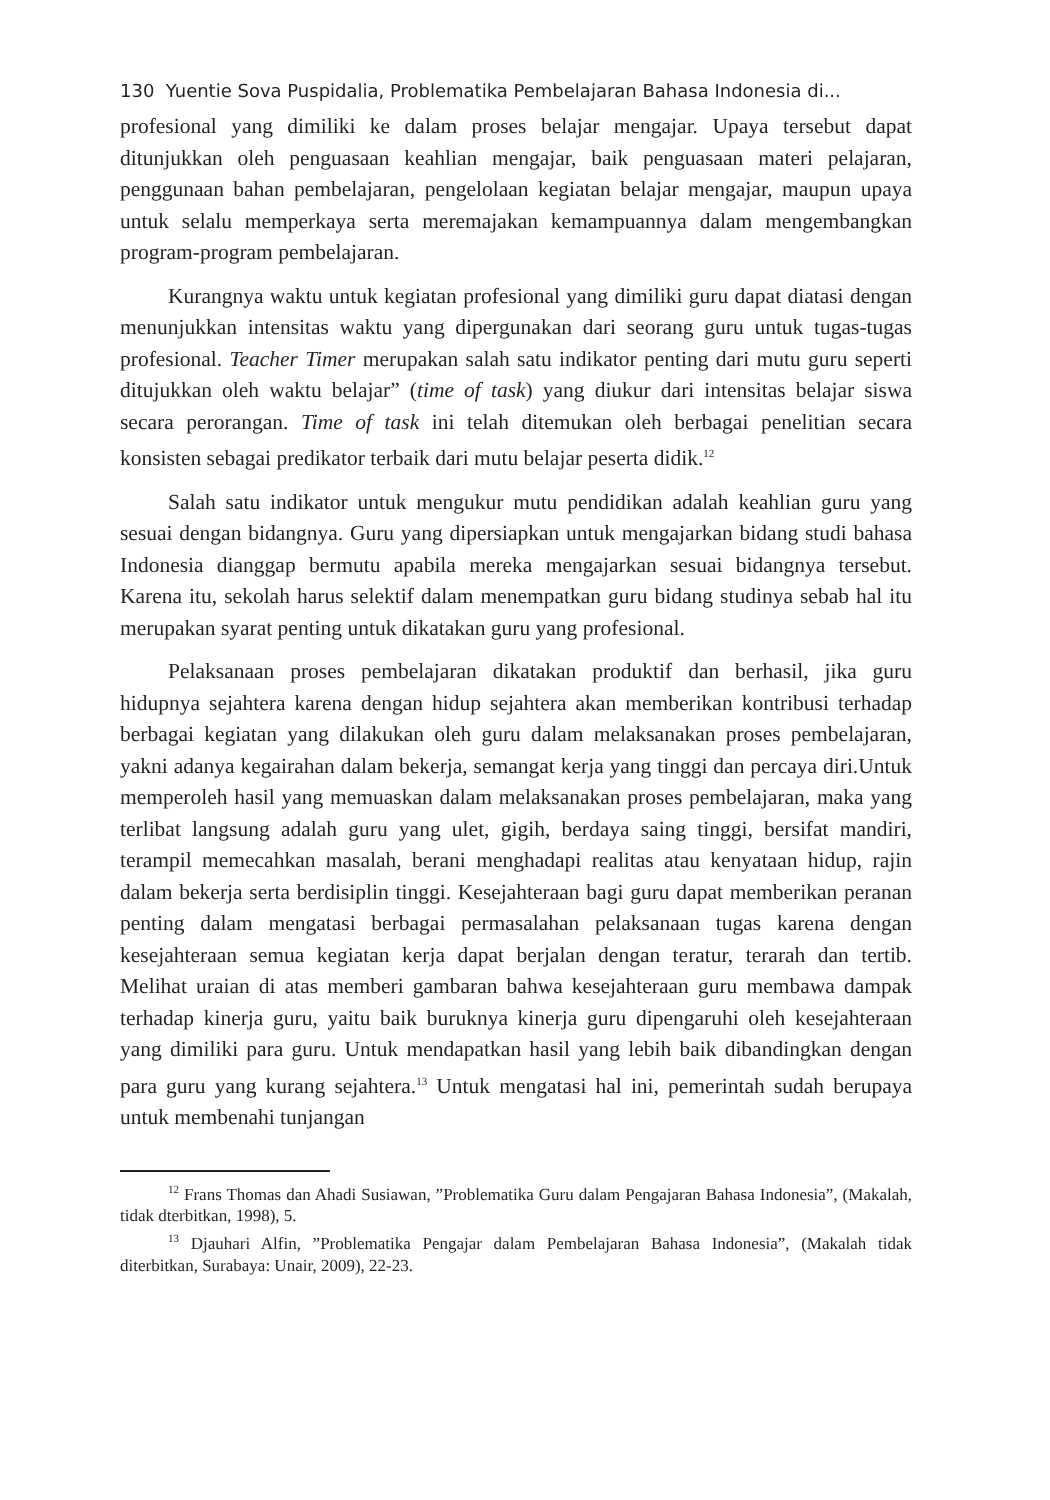130 Yuentie Sova Puspidalia, Problematika Pembelajaran Bahasa Indonesia di...
profesional yang dimiliki ke dalam proses belajar mengajar. Upaya tersebut dapat ditunjukkan oleh penguasaan keahlian mengajar, baik penguasaan materi pelajaran, penggunaan bahan pembelajaran, pengelolaan kegiatan belajar mengajar, maupun upaya untuk selalu memperkaya serta meremajakan kemampuannya dalam mengembangkan program-program pembelajaran.
Kurangnya waktu untuk kegiatan profesional yang dimiliki guru dapat diatasi dengan menunjukkan intensitas waktu yang dipergunakan dari seorang guru untuk tugas-tugas profesional. Teacher Timer merupakan salah satu indikator penting dari mutu guru seperti ditujukkan oleh waktu belajar” (time of task) yang diukur dari intensitas belajar siswa secara perorangan. Time of task ini telah ditemukan oleh berbagai penelitian secara konsisten sebagai predikator terbaik dari mutu belajar peserta didik.<sup>12</sup>
Salah satu indikator untuk mengukur mutu pendidikan adalah keahlian guru yang sesuai dengan bidangnya. Guru yang dipersiapkan untuk mengajarkan bidang studi bahasa Indonesia dianggap bermutu apabila mereka mengajarkan sesuai bidangnya tersebut. Karena itu, sekolah harus selektif dalam menempatkan guru bidang studinya sebab hal itu merupakan syarat penting untuk dikatakan guru yang profesional.
Pelaksanaan proses pembelajaran dikatakan produktif dan berhasil, jika guru hidupnya sejahtera karena dengan hidup sejahtera akan memberikan kontribusi terhadap berbagai kegiatan yang dilakukan oleh guru dalam melaksanakan proses pembelajaran, yakni adanya kegairahan dalam bekerja, semangat kerja yang tinggi dan percaya diri.Untuk memperoleh hasil yang memuaskan dalam melaksanakan proses pembelajaran, maka yang terlibat langsung adalah guru yang ulet, gigih, berdaya saing tinggi, bersifat mandiri, terampil memecahkan masalah, berani menghadapi realitas atau kenyataan hidup, rajin dalam bekerja serta berdisiplin tinggi. Kesejahteraan bagi guru dapat memberikan peranan penting dalam mengatasi berbagai permasalahan pelaksanaan tugas karena dengan kesejahteraan semua kegiatan kerja dapat berjalan dengan teratur, terarah dan tertib. Melihat uraian di atas memberi gambaran bahwa kesejahteraan guru membawa dampak terhadap kinerja guru, yaitu baik buruknya kinerja guru dipengaruhi oleh kesejahteraan yang dimiliki para guru. Untuk mendapatkan hasil yang lebih baik dibandingkan dengan para guru yang kurang sejahtera.<sup>13</sup> Untuk mengatasi hal ini, pemerintah sudah berupaya untuk membenahi tunjangan
<sup>12</sup> Frans Thomas dan Ahadi Susiawan, ”Problematika Guru dalam Pengajaran Bahasa Indonesia”, (Makalah, tidak dterbitkan, 1998), 5.
<sup>13</sup> Djauhari Alfin, ”Problematika Pengajar dalam Pembelajaran Bahasa Indonesia”, (Makalah tidak diterbitkan, Surabaya: Unair, 2009), 22-23.